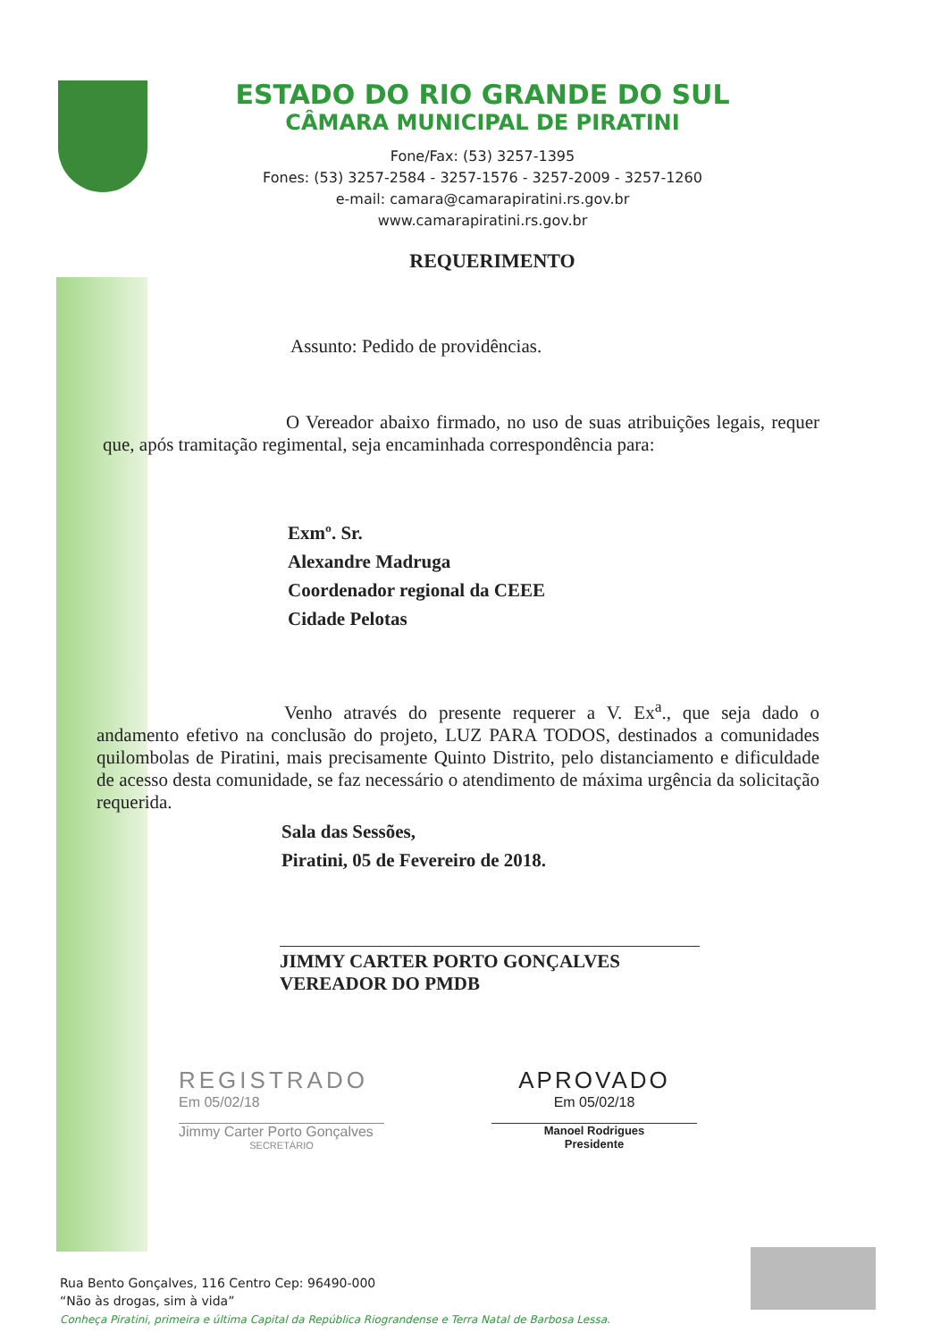ESTADO DO RIO GRANDE DO SUL
CÂMARA MUNICIPAL DE PIRATINI
Fone/Fax: (53) 3257-1395
Fones: (53) 3257-2584 - 3257-1576 - 3257-2009 - 3257-1260
e-mail: camara@camarapiratini.rs.gov.br
www.camarapiratini.rs.gov.br
REQUERIMENTO
Assunto: Pedido de providências.
O Vereador abaixo firmado, no uso de suas atribuições legais, requer que, após tramitação regimental, seja encaminhada correspondência para:
Exmº. Sr.
Alexandre Madruga
Coordenador regional da CEEE
Cidade Pelotas
Venho através do presente requerer a V. Ex<sup>a</sup>., que seja dado o andamento efetivo na conclusão do projeto, LUZ PARA TODOS, destinados a comunidades quilombolas de Piratini, mais precisamente Quinto Distrito, pelo distanciamento e dificuldade de acesso desta comunidade, se faz necessário o atendimento de máxima urgência da solicitação requerida.
Sala das Sessões,
Piratini, 05 de Fevereiro de 2018.
JIMMY CARTER PORTO GONÇALVES
VEREADOR DO PMDB
REGISTRADO
Em 05/02/18
Jimmy Carter Porto Gonçalves
SECRETÁRIO
APROVADO
Em 05/02/18
Manoel Rodrigues
Presidente
Rua Bento Gonçalves, 116 Centro Cep: 96490-000
“Não às drogas, sim à vida”
Conheça Piratini, primeira e última Capital da República Riograndense e Terra Natal de Barbosa Lessa.